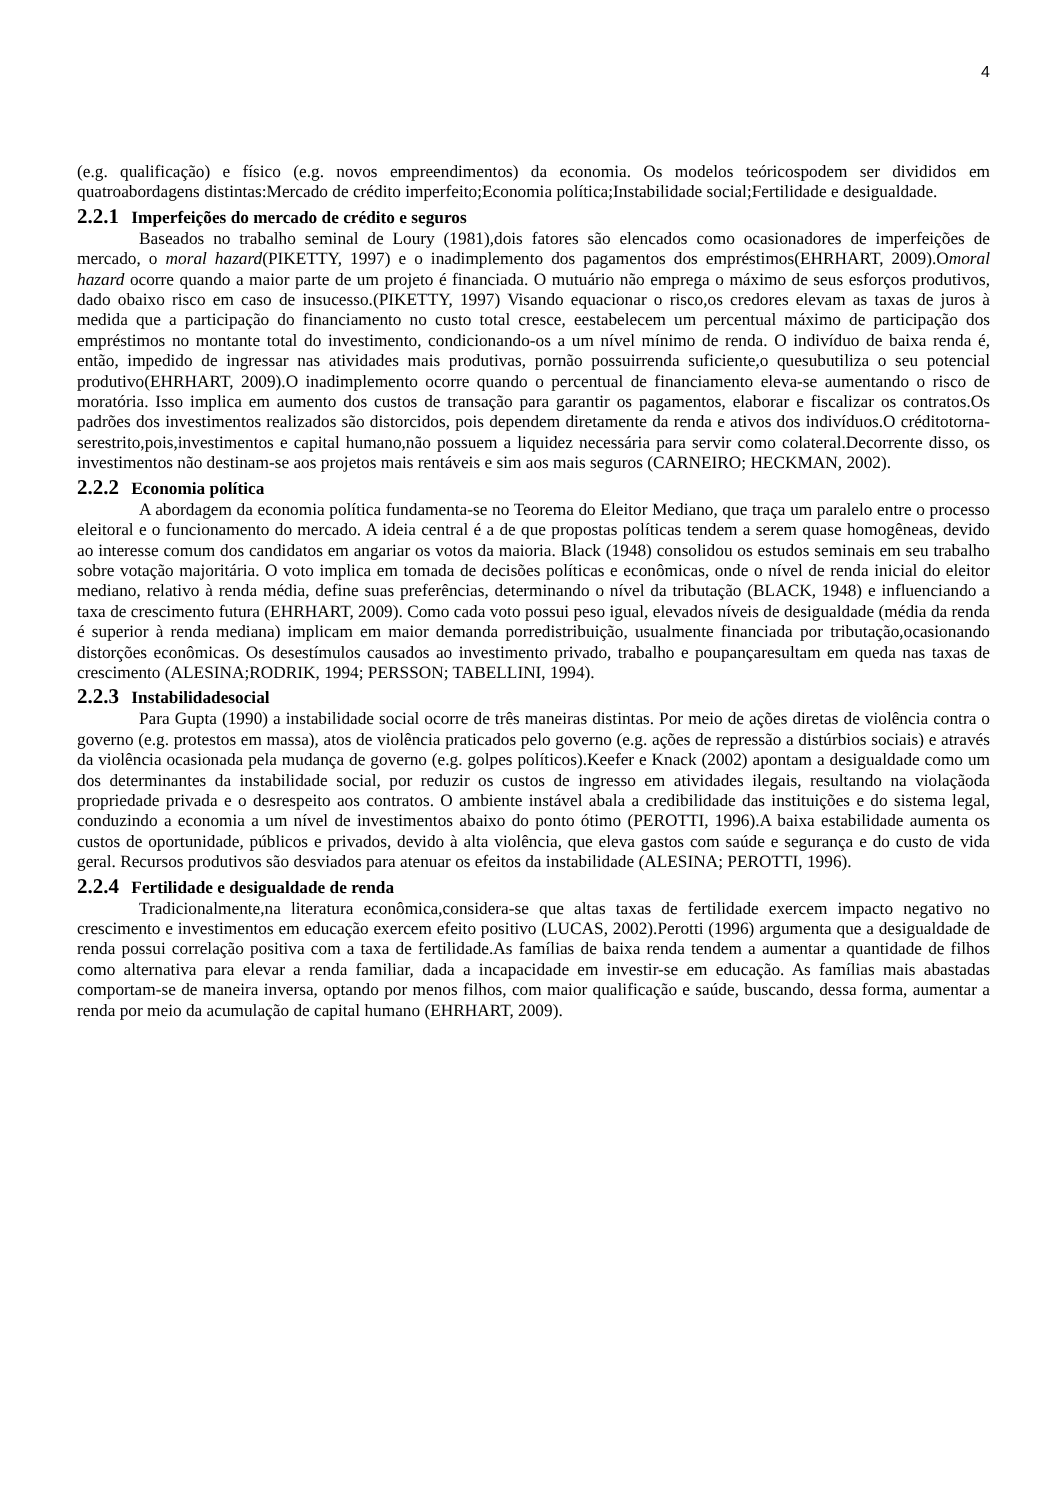4
(e.g. qualificação) e físico (e.g. novos empreendimentos) da economia. Os modelos teóricospodem ser divididos em quatroabordagens distintas:Mercado de crédito imperfeito;Economia política;Instabilidade social;Fertilidade e desigualdade.
2.2.1 Imperfeições do mercado de crédito e seguros
Baseados no trabalho seminal de Loury (1981),dois fatores são elencados como ocasionadores de imperfeições de mercado, o moral hazard(PIKETTY, 1997) e o inadimplemento dos pagamentos dos empréstimos(EHRHART, 2009).Omoral hazard ocorre quando a maior parte de um projeto é financiada. O mutuário não emprega o máximo de seus esforços produtivos, dado obaixo risco em caso de insucesso.(PIKETTY, 1997) Visando equacionar o risco,os credores elevam as taxas de juros à medida que a participação do financiamento no custo total cresce, eestabelecem um percentual máximo de participação dos empréstimos no montante total do investimento, condicionando-os a um nível mínimo de renda. O indivíduo de baixa renda é, então, impedido de ingressar nas atividades mais produtivas, pornão possuirrenda suficiente,o quesubutiliza o seu potencial produtivo(EHRHART, 2009).O inadimplemento ocorre quando o percentual de financiamento eleva-se aumentando o risco de moratória. Isso implica em aumento dos custos de transação para garantir os pagamentos, elaborar e fiscalizar os contratos.Os padrões dos investimentos realizados são distorcidos, pois dependem diretamente da renda e ativos dos indivíduos.O créditotorna-serestrito,pois,investimentos e capital humano,não possuem a liquidez necessária para servir como colateral.Decorrente disso, os investimentos não destinam-se aos projetos mais rentáveis e sim aos mais seguros (CARNEIRO; HECKMAN, 2002).
2.2.2 Economia política
A abordagem da economia política fundamenta-se no Teorema do Eleitor Mediano, que traça um paralelo entre o processo eleitoral e o funcionamento do mercado. A ideia central é a de que propostas políticas tendem a serem quase homogêneas, devido ao interesse comum dos candidatos em angariar os votos da maioria. Black (1948) consolidou os estudos seminais em seu trabalho sobre votação majoritária. O voto implica em tomada de decisões políticas e econômicas, onde o nível de renda inicial do eleitor mediano, relativo à renda média, define suas preferências, determinando o nível da tributação (BLACK, 1948) e influenciando a taxa de crescimento futura (EHRHART, 2009). Como cada voto possui peso igual, elevados níveis de desigualdade (média da renda é superior à renda mediana) implicam em maior demanda porredistribuição, usualmente financiada por tributação,ocasionando distorções econômicas. Os desestímulos causados ao investimento privado, trabalho e poupançaresultam em queda nas taxas de crescimento (ALESINA;RODRIK, 1994; PERSSON; TABELLINI, 1994).
2.2.3 Instabilidadesocial
Para Gupta (1990) a instabilidade social ocorre de três maneiras distintas. Por meio de ações diretas de violência contra o governo (e.g. protestos em massa), atos de violência praticados pelo governo (e.g. ações de repressão a distúrbios sociais) e através da violência ocasionada pela mudança de governo (e.g. golpes políticos).Keefer e Knack (2002) apontam a desigualdade como um dos determinantes da instabilidade social, por reduzir os custos de ingresso em atividades ilegais, resultando na violaçãoda propriedade privada e o desrespeito aos contratos. O ambiente instável abala a credibilidade das instituições e do sistema legal, conduzindo a economia a um nível de investimentos abaixo do ponto ótimo (PEROTTI, 1996).A baixa estabilidade aumenta os custos de oportunidade, públicos e privados, devido à alta violência, que eleva gastos com saúde e segurança e do custo de vida geral. Recursos produtivos são desviados para atenuar os efeitos da instabilidade (ALESINA; PEROTTI, 1996).
2.2.4 Fertilidade e desigualdade de renda
Tradicionalmente,na literatura econômica,considera-se que altas taxas de fertilidade exercem impacto negativo no crescimento e investimentos em educação exercem efeito positivo (LUCAS, 2002).Perotti (1996) argumenta que a desigualdade de renda possui correlação positiva com a taxa de fertilidade.As famílias de baixa renda tendem a aumentar a quantidade de filhos como alternativa para elevar a renda familiar, dada a incapacidade em investir-se em educação. As famílias mais abastadas comportam-se de maneira inversa, optando por menos filhos, com maior qualificação e saúde, buscando, dessa forma, aumentar a renda por meio da acumulação de capital humano (EHRHART, 2009).